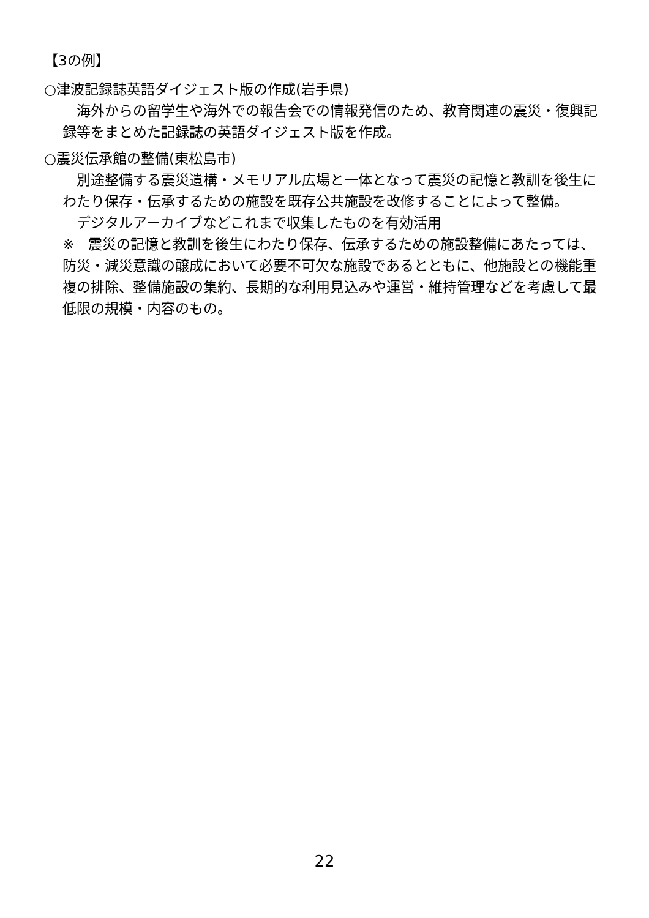【3の例】
○津波記録誌英語ダイジェスト版の作成(岩手県)
　海外からの留学生や海外での報告会での情報発信のため、教育関連の震災・復興記録等をまとめた記録誌の英語ダイジェスト版を作成。
○震災伝承館の整備(東松島市)
　別途整備する震災遺構・メモリアル広場と一体となって震災の記憶と教訓を後生にわたり保存・伝承するための施設を既存公共施設を改修することによって整備。
　デジタルアーカイブなどこれまで収集したものを有効活用
※　震災の記憶と教訓を後生にわたり保存、伝承するための施設整備にあたっては、防災・減災意識の醸成において必要不可欠な施設であるとともに、他施設との機能重複の排除、整備施設の集約、長期的な利用見込みや運営・維持管理などを考慮して最低限の規模・内容のもの。
22